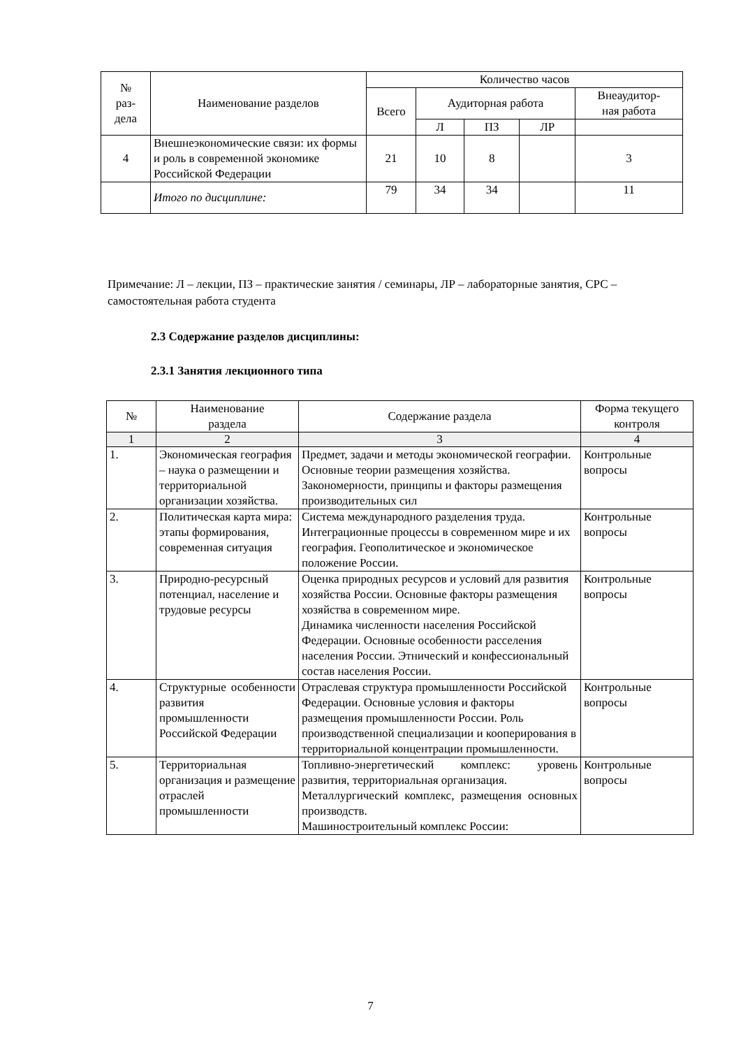| № раз- дела | Наименование разделов | Количество часов | | | | |
| --- | --- | --- | --- | --- | --- | --- |
| | | Всего | Аудиторная работа | | | Внеаудитор- ная работа |
| | | | Л | ПЗ | ЛР | |
| 4 | Внешнеэкономические связи: их формы и роль в современной экономике Российской Федерации | 21 | 10 | 8 | | 3 |
| | Итого по дисциплине: | 79 | 34 | 34 | | 11 |
Примечание: Л – лекции, ПЗ – практические занятия / семинары, ЛР – лабораторные занятия, СРС – самостоятельная работа студента
2.3 Содержание разделов дисциплины:
2.3.1 Занятия лекционного типа
| № | Наименование раздела | Содержание раздела | Форма текущего контроля |
| --- | --- | --- | --- |
| 1 | 2 | 3 | 4 |
| 1. | Экономическая география – наука о размещении и территориальной организации хозяйства. | Предмет, задачи и методы экономической географии. Основные теории размещения хозяйства. Закономерности, принципы и факторы размещения производительных сил | Контрольные вопросы |
| 2. | Политическая карта мира: этапы формирования, современная ситуация | Система международного разделения труда. Интеграционные процессы в современном мире и их география. Геополитическое и экономическое положение России. | Контрольные вопросы |
| 3. | Природно-ресурсный потенциал, население и трудовые ресурсы | Оценка природных ресурсов и условий для развития хозяйства России. Основные факторы размещения хозяйства в современном мире. Динамика численности населения Российской Федерации. Основные особенности расселения населения России. Этнический и конфессиональный состав населения России. | Контрольные вопросы |
| 4. | Структурные особенности развития промышленности Российской Федерации | Отраслевая структура промышленности Российской Федерации. Основные условия и факторы размещения промышленности России. Роль производственной специализации и кооперирования в территориальной концентрации промышленности. | Контрольные вопросы |
| 5. | Территориальная организация и размещение отраслей промышленности | Топливно-энергетический комплекс: уровень развития, территориальная организация. Металлургический комплекс, размещения основных производств. Машиностроительный комплекс России: | Контрольные вопросы |
7